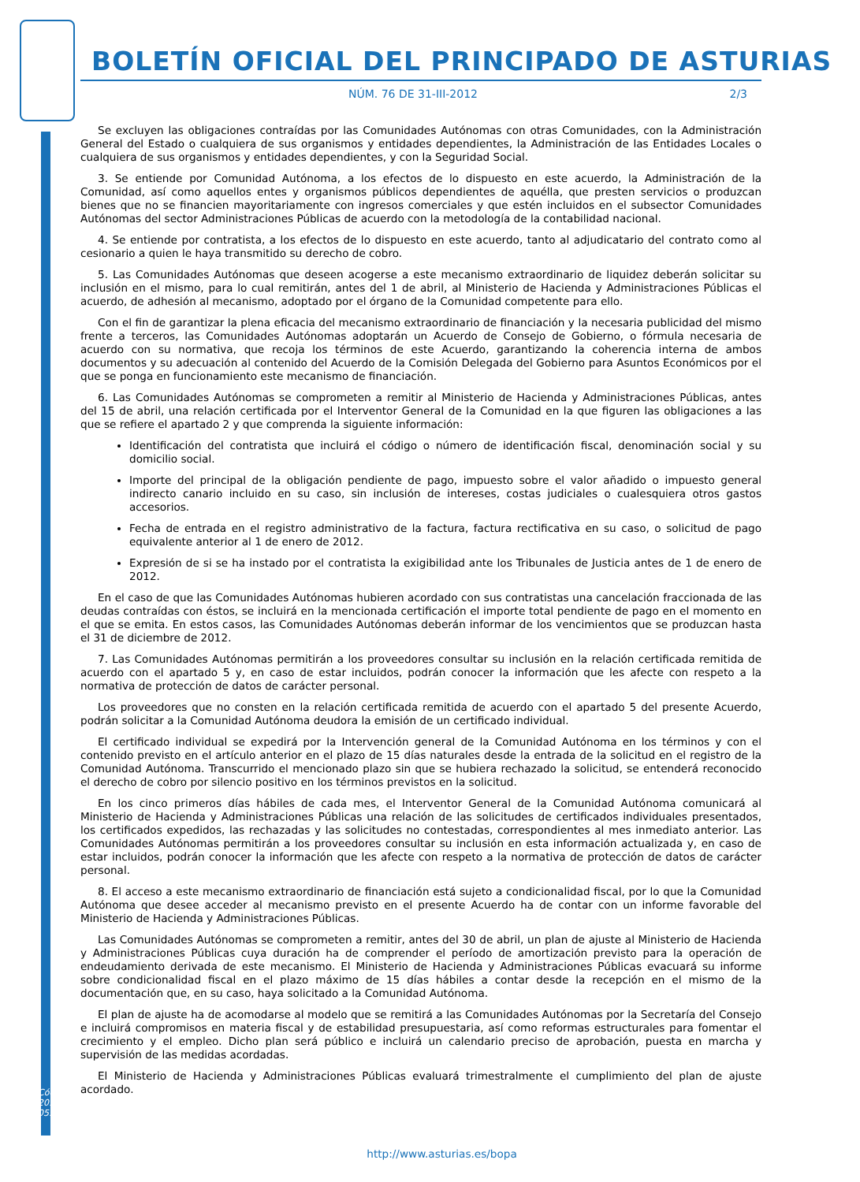BOLETÍN OFICIAL DEL PRINCIPADO DE ASTURIAS
NÚM. 76 DE 31-III-2012 2/3
Se excluyen las obligaciones contraídas por las Comunidades Autónomas con otras Comunidades, con la Administración General del Estado o cualquiera de sus organismos y entidades dependientes, la Administración de las Entidades Locales o cualquiera de sus organismos y entidades dependientes, y con la Seguridad Social.
3. Se entiende por Comunidad Autónoma, a los efectos de lo dispuesto en este acuerdo, la Administración de la Comunidad, así como aquellos entes y organismos públicos dependientes de aquélla, que presten servicios o produzcan bienes que no se financien mayoritariamente con ingresos comerciales y que estén incluidos en el subsector Comunidades Autónomas del sector Administraciones Públicas de acuerdo con la metodología de la contabilidad nacional.
4. Se entiende por contratista, a los efectos de lo dispuesto en este acuerdo, tanto al adjudicatario del contrato como al cesionario a quien le haya transmitido su derecho de cobro.
5. Las Comunidades Autónomas que deseen acogerse a este mecanismo extraordinario de liquidez deberán solicitar su inclusión en el mismo, para lo cual remitirán, antes del 1 de abril, al Ministerio de Hacienda y Administraciones Públicas el acuerdo, de adhesión al mecanismo, adoptado por el órgano de la Comunidad competente para ello.
Con el fin de garantizar la plena eficacia del mecanismo extraordinario de financiación y la necesaria publicidad del mismo frente a terceros, las Comunidades Autónomas adoptarán un Acuerdo de Consejo de Gobierno, o fórmula necesaria de acuerdo con su normativa, que recoja los términos de este Acuerdo, garantizando la coherencia interna de ambos documentos y su adecuación al contenido del Acuerdo de la Comisión Delegada del Gobierno para Asuntos Económicos por el que se ponga en funcionamiento este mecanismo de financiación.
6. Las Comunidades Autónomas se comprometen a remitir al Ministerio de Hacienda y Administraciones Públicas, antes del 15 de abril, una relación certificada por el Interventor General de la Comunidad en la que figuren las obligaciones a las que se refiere el apartado 2 y que comprenda la siguiente información:
Identificación del contratista que incluirá el código o número de identificación fiscal, denominación social y su domicilio social.
Importe del principal de la obligación pendiente de pago, impuesto sobre el valor añadido o impuesto general indirecto canario incluido en su caso, sin inclusión de intereses, costas judiciales o cualesquiera otros gastos accesorios.
Fecha de entrada en el registro administrativo de la factura, factura rectificativa en su caso, o solicitud de pago equivalente anterior al 1 de enero de 2012.
Expresión de si se ha instado por el contratista la exigibilidad ante los Tribunales de Justicia antes de 1 de enero de 2012.
En el caso de que las Comunidades Autónomas hubieren acordado con sus contratistas una cancelación fraccionada de las deudas contraídas con éstos, se incluirá en la mencionada certificación el importe total pendiente de pago en el momento en el que se emita. En estos casos, las Comunidades Autónomas deberán informar de los vencimientos que se produzcan hasta el 31 de diciembre de 2012.
7. Las Comunidades Autónomas permitirán a los proveedores consultar su inclusión en la relación certificada remitida de acuerdo con el apartado 5 y, en caso de estar incluidos, podrán conocer la información que les afecte con respeto a la normativa de protección de datos de carácter personal.
Los proveedores que no consten en la relación certificada remitida de acuerdo con el apartado 5 del presente Acuerdo, podrán solicitar a la Comunidad Autónoma deudora la emisión de un certificado individual.
El certificado individual se expedirá por la Intervención general de la Comunidad Autónoma en los términos y con el contenido previsto en el artículo anterior en el plazo de 15 días naturales desde la entrada de la solicitud en el registro de la Comunidad Autónoma. Transcurrido el mencionado plazo sin que se hubiera rechazado la solicitud, se entenderá reconocido el derecho de cobro por silencio positivo en los términos previstos en la solicitud.
En los cinco primeros días hábiles de cada mes, el Interventor General de la Comunidad Autónoma comunicará al Ministerio de Hacienda y Administraciones Públicas una relación de las solicitudes de certificados individuales presentados, los certificados expedidos, las rechazadas y las solicitudes no contestadas, correspondientes al mes inmediato anterior. Las Comunidades Autónomas permitirán a los proveedores consultar su inclusión en esta información actualizada y, en caso de estar incluidos, podrán conocer la información que les afecte con respeto a la normativa de protección de datos de carácter personal.
8. El acceso a este mecanismo extraordinario de financiación está sujeto a condicionalidad fiscal, por lo que la Comunidad Autónoma que desee acceder al mecanismo previsto en el presente Acuerdo ha de contar con un informe favorable del Ministerio de Hacienda y Administraciones Públicas.
Las Comunidades Autónomas se comprometen a remitir, antes del 30 de abril, un plan de ajuste al Ministerio de Hacienda y Administraciones Públicas cuya duración ha de comprender el período de amortización previsto para la operación de endeudamiento derivada de este mecanismo. El Ministerio de Hacienda y Administraciones Públicas evacuará su informe sobre condicionalidad fiscal en el plazo máximo de 15 días hábiles a contar desde la recepción en el mismo de la documentación que, en su caso, haya solicitado a la Comunidad Autónoma.
El plan de ajuste ha de acomodarse al modelo que se remitirá a las Comunidades Autónomas por la Secretaría del Consejo e incluirá compromisos en materia fiscal y de estabilidad presupuestaria, así como reformas estructurales para fomentar el crecimiento y el empleo. Dicho plan será público e incluirá un calendario preciso de aprobación, puesta en marcha y supervisión de las medidas acordadas.
El Ministerio de Hacienda y Administraciones Públicas evaluará trimestralmente el cumplimiento del plan de ajuste acordado.
Cód. 2012-05976
http://www.asturias.es/bopa